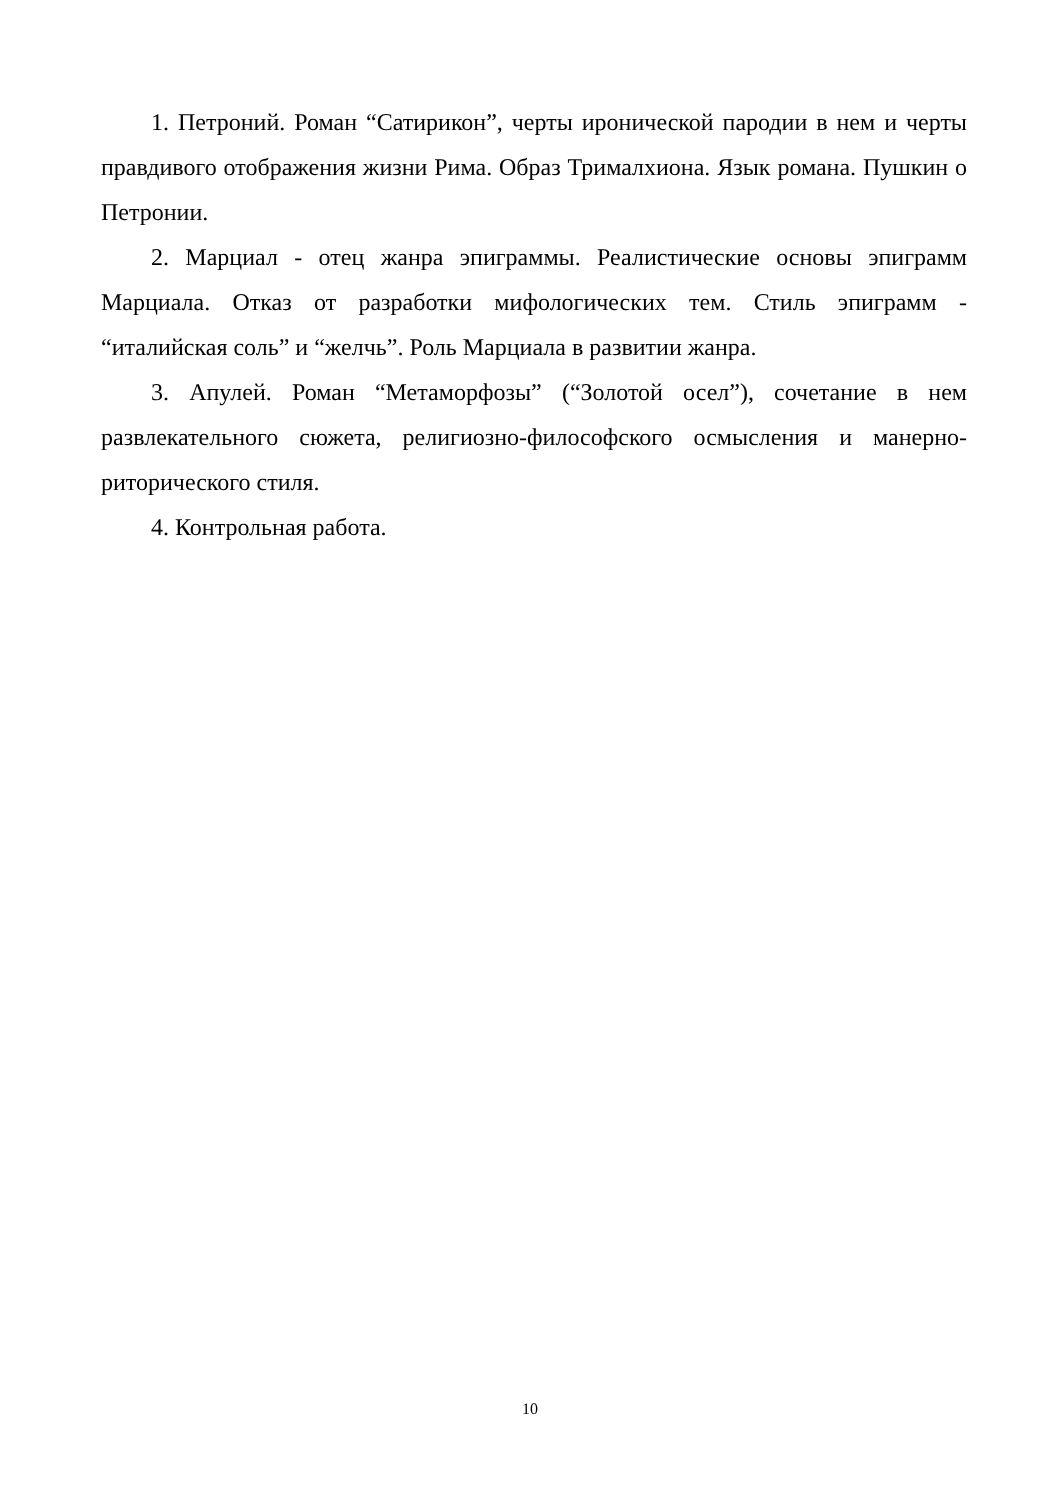1. Петроний. Роман “Сатирикон”, черты иронической пародии в нем и черты правдивого отображения жизни Рима. Образ Трималхиона. Язык романа. Пушкин о Петронии.
2. Марциал - отец жанра эпиграммы. Реалистические основы эпиграмм Марциала. Отказ от разработки мифологических тем. Стиль эпиграмм - “италийская соль” и “желчь”. Роль Марциала в развитии жанра.
3. Апулей. Роман “Метаморфозы” (“Золотой осел”), сочетание в нем развлекательного сюжета, религиозно-философского осмысления и манерно-риторического стиля.
4. Контрольная работа.
10